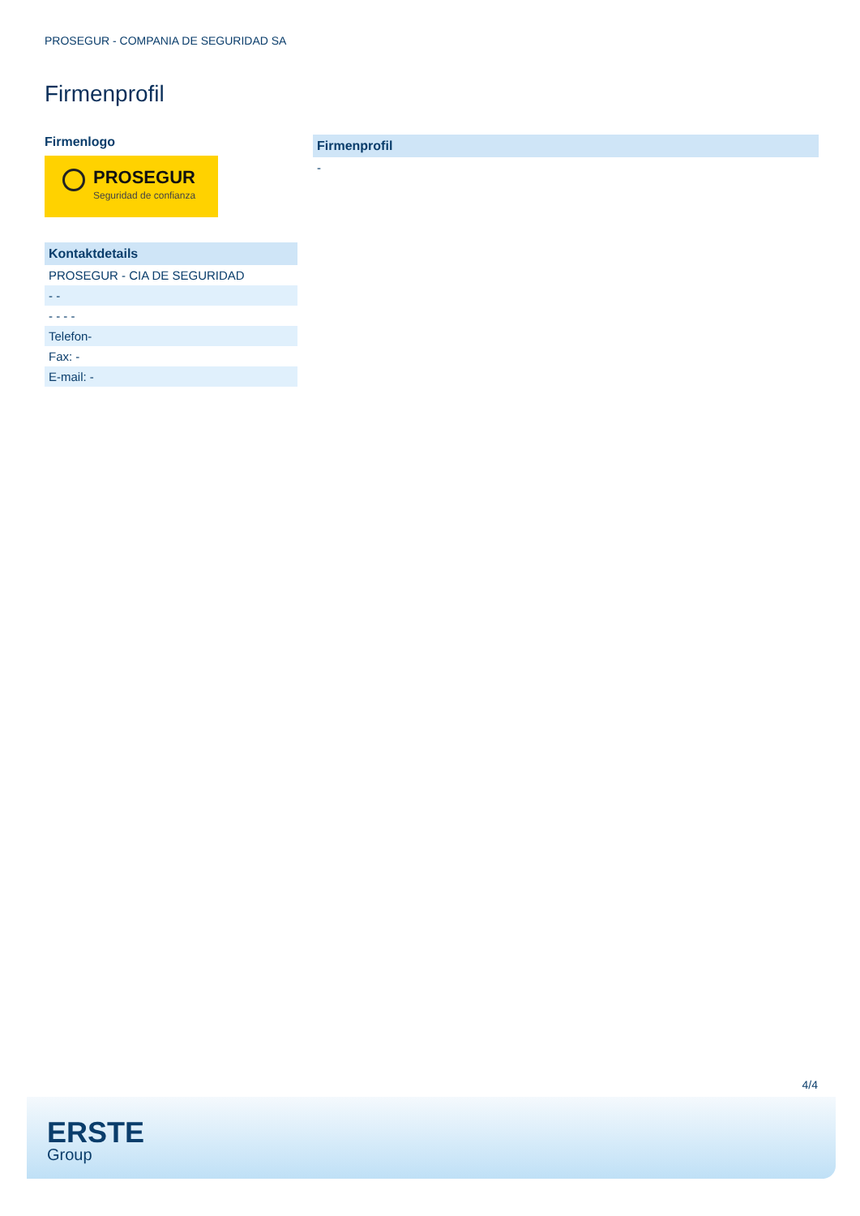PROSEGUR - COMPANIA DE SEGURIDAD SA
Firmenprofil
Firmenlogo
PROSEGUR
Seguridad de confianza
| Kontaktdetails |
| --- |
| PROSEGUR - CIA DE SEGURIDAD |
| - - |
| - - - - |
| Telefon- |
| Fax: - |
| E-mail: - |
| Firmenprofil |
| --- |
| - |
4/4
ERSTE
Group